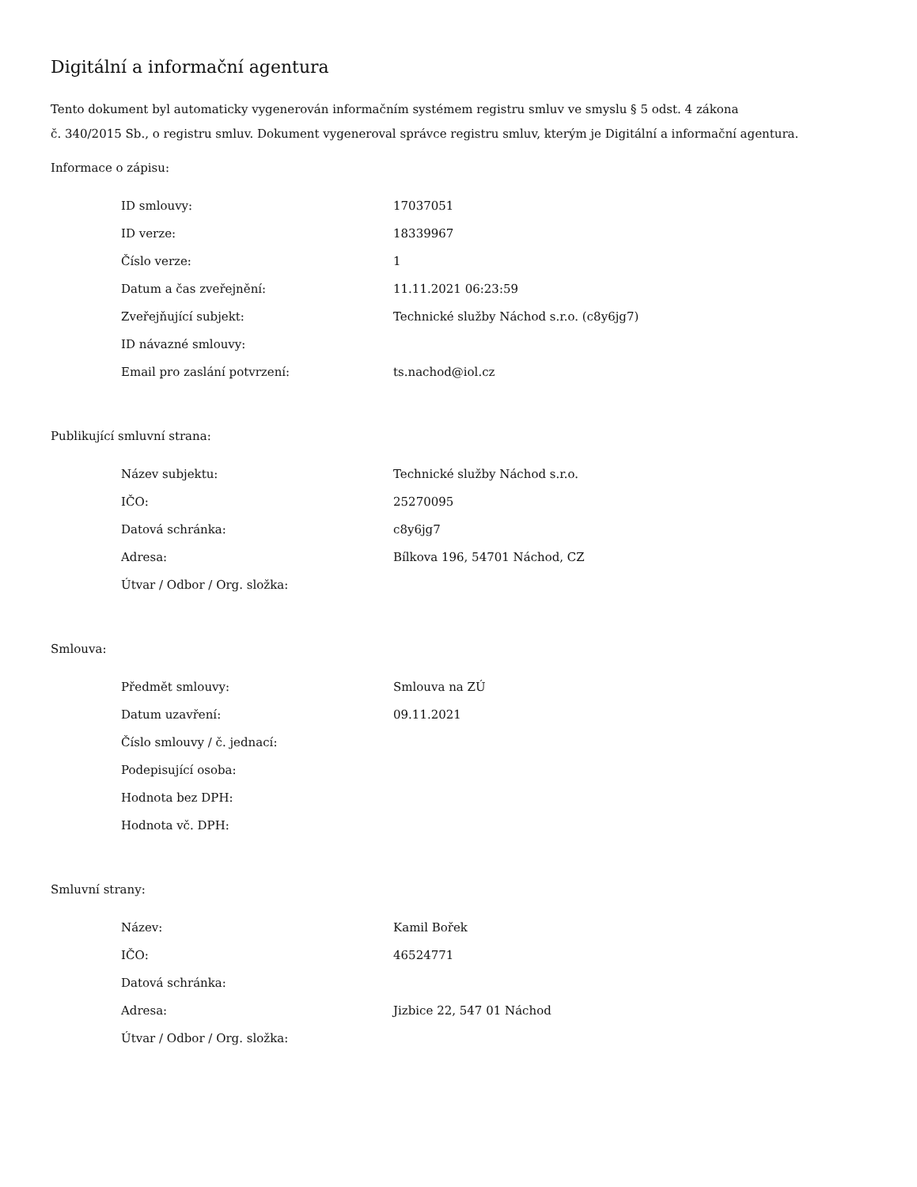Digitální a informační agentura
Tento dokument byl automaticky vygenerován informačním systémem registru smluv ve smyslu § 5 odst. 4 zákona
č. 340/2015 Sb., o registru smluv. Dokument vygeneroval správce registru smluv, kterým je Digitální a informační agentura.
Informace o zápisu:
| ID smlouvy: | 17037051 |
| ID verze: | 18339967 |
| Číslo verze: | 1 |
| Datum a čas zveřejnění: | 11.11.2021 06:23:59 |
| Zveřejňující subjekt: | Technické služby Náchod s.r.o. (c8y6jg7) |
| ID návazné smlouvy: | |
| Email pro zaslání potvrzení: | ts.nachod@iol.cz |
Publikující smluvní strana:
| Název subjektu: | Technické služby Náchod s.r.o. |
| IČO: | 25270095 |
| Datová schránka: | c8y6jg7 |
| Adresa: | Bílkova 196, 54701 Náchod, CZ |
| Útvar / Odbor / Org. složka: | |
Smlouva:
| Předmět smlouvy: | Smlouva na ZÚ |
| Datum uzavření: | 09.11.2021 |
| Číslo smlouvy / č. jednací: | |
| Podepisující osoba: | |
| Hodnota bez DPH: | |
| Hodnota vč. DPH: | |
Smluvní strany:
| Název: | Kamil Bořek |
| IČO: | 46524771 |
| Datová schránka: | |
| Adresa: | Jizbice 22, 547 01 Náchod |
| Útvar / Odbor / Org. složka: | |